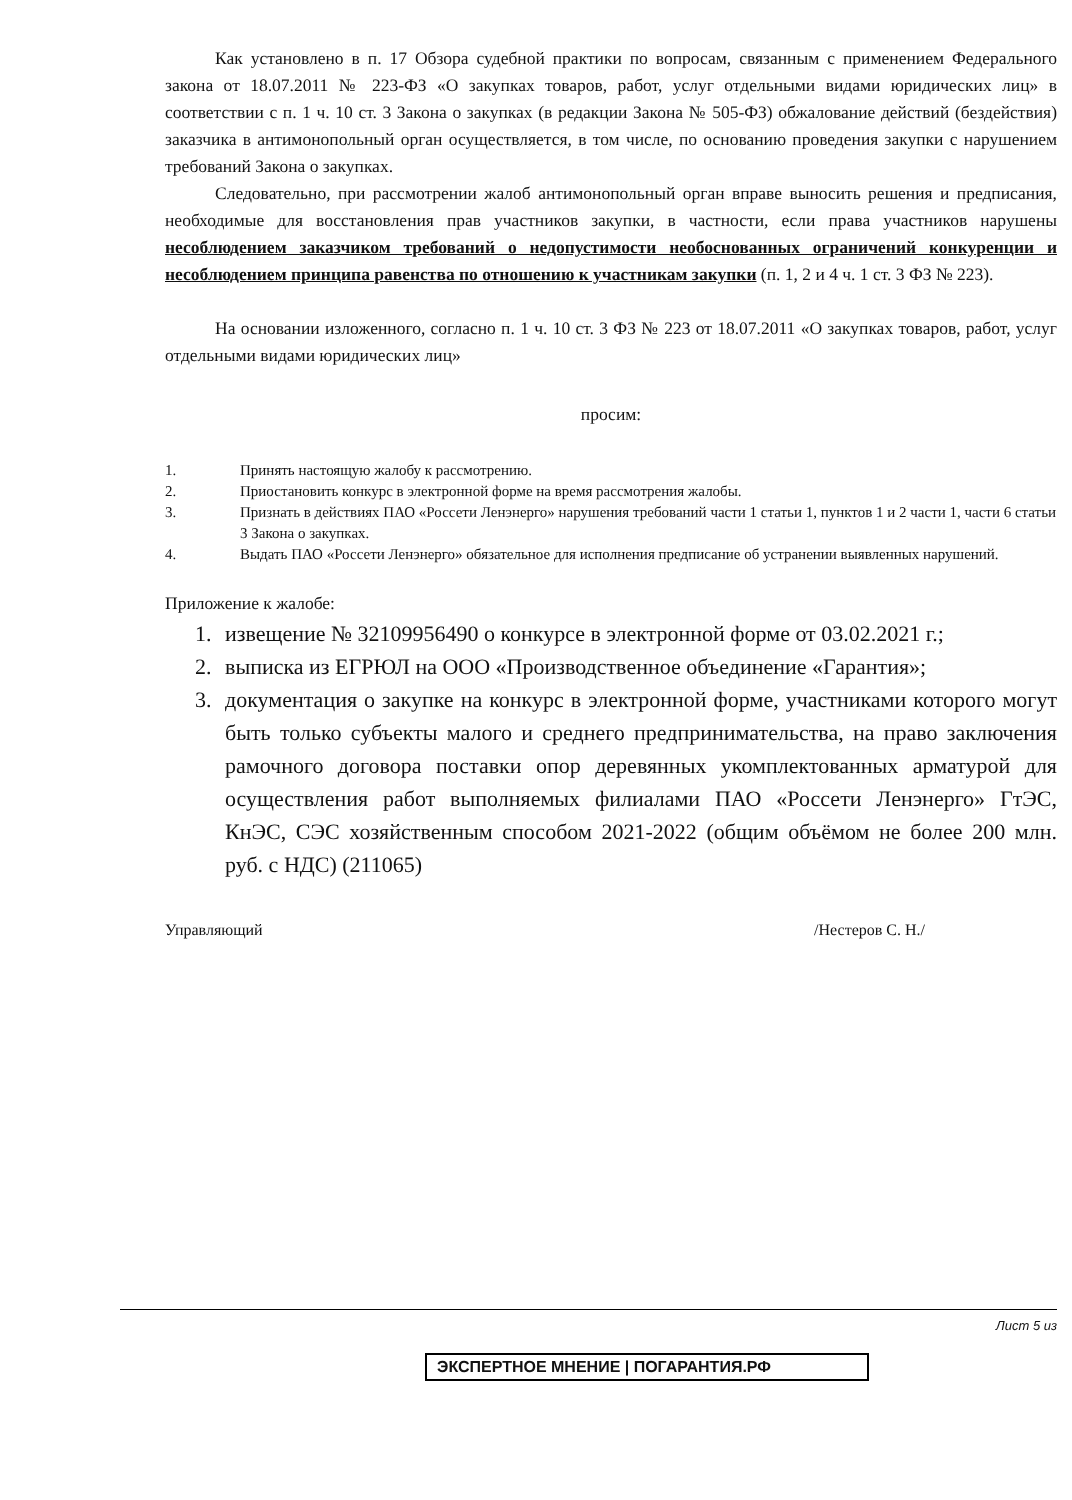Как установлено в п. 17 Обзора судебной практики по вопросам, связанным с применением Федерального закона от 18.07.2011 № 223-ФЗ «О закупках товаров, работ, услуг отдельными видами юридических лиц» в соответствии с п. 1 ч. 10 ст. 3 Закона о закупках (в редакции Закона № 505-ФЗ) обжалование действий (бездействия) заказчика в антимонопольный орган осуществляется, в том числе, по основанию проведения закупки с нарушением требований Закона о закупках.
Следовательно, при рассмотрении жалоб антимонопольный орган вправе выносить решения и предписания, необходимые для восстановления прав участников закупки, в частности, если права участников нарушены несоблюдением заказчиком требований о недопустимости необоснованных ограничений конкуренции и несоблюдением принципа равенства по отношению к участникам закупки (п. 1, 2 и 4 ч. 1 ст. 3 ФЗ № 223).
На основании изложенного, согласно п. 1 ч. 10 ст. 3 ФЗ № 223 от 18.07.2011 «О закупках товаров, работ, услуг отдельными видами юридических лиц»
просим:
1. Принять настоящую жалобу к рассмотрению.
2. Приостановить конкурс в электронной форме на время рассмотрения жалобы.
3. Признать в действиях ПАО «Россети Ленэнерго» нарушения требований части 1 статьи 1, пунктов 1 и 2 части 1, части 6 статьи 3 Закона о закупках.
4. Выдать ПАО «Россети Ленэнерго» обязательное для исполнения предписание об устранении выявленных нарушений.
Приложение к жалобе:
1. извещение № 32109956490 о конкурсе в электронной форме от 03.02.2021 г.;
2. выписка из ЕГРЮЛ на ООО «Производственное объединение «Гарантия»;
3. документация о закупке на конкурс в электронной форме, участниками которого могут быть только субъекты малого и среднего предпринимательства, на право заключения рамочного договора поставки опор деревянных укомплектованных арматурой для осуществления работ выполняемых филиалами ПАО «Россети Ленэнерго» ГтЭС, КнЭС, СЭС хозяйственным способом 2021-2022 (общим объёмом не более 200 млн. руб. с НДС) (211065)
Управляющий /Нестеров С. Н./
Лист 5 из
ЭКСПЕРТНОЕ МНЕНИЕ | ПОГАРАНТИЯ.РФ